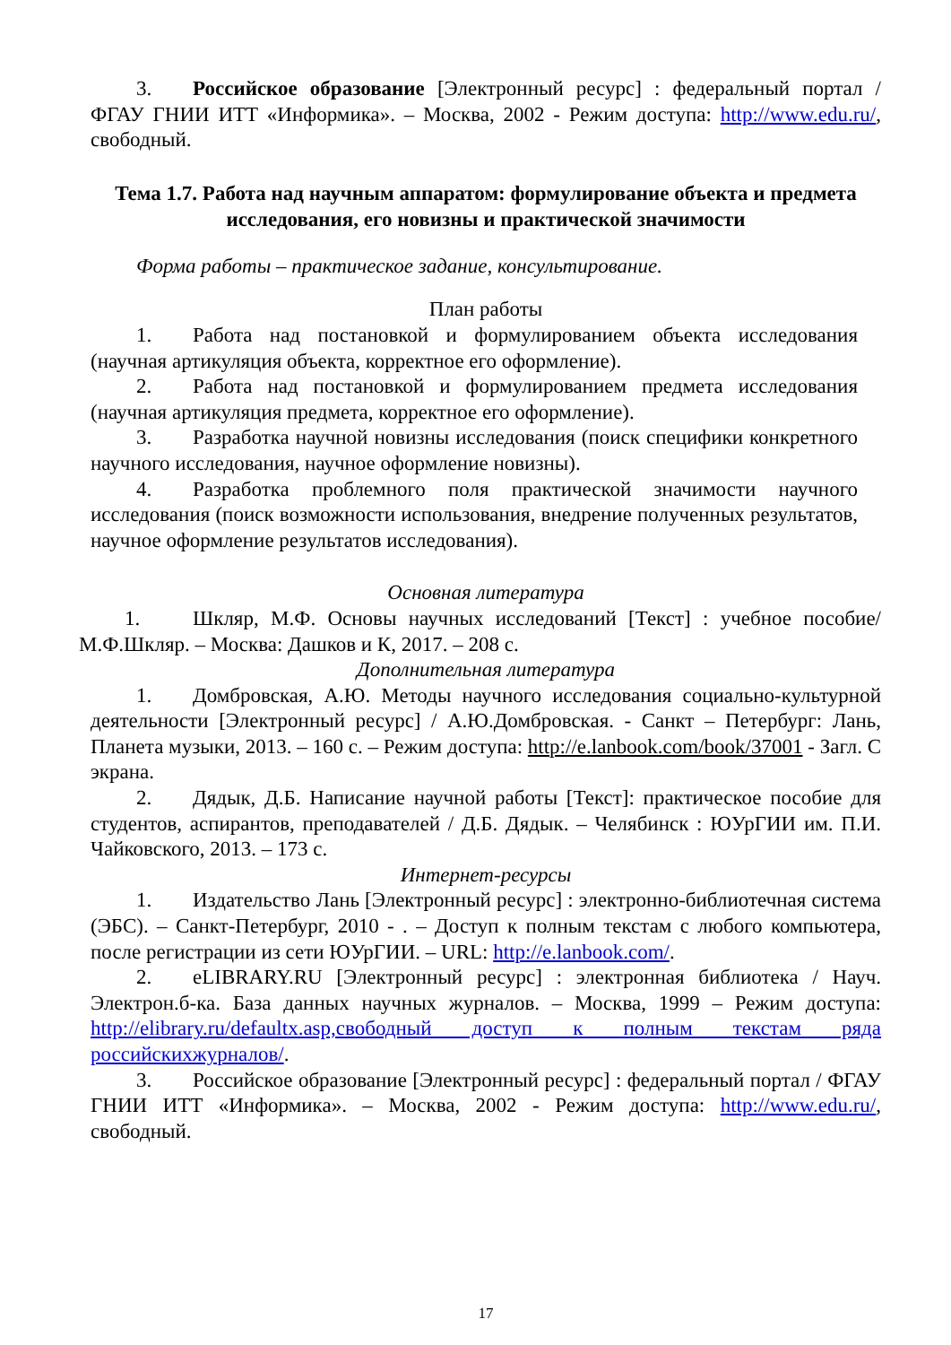3. Российское образование [Электронный ресурс] : федеральный портал / ФГАУ ГНИИ ИТТ «Информика». – Москва, 2002 - Режим доступа: http://www.edu.ru/, свободный.
Тема 1.7. Работа над научным аппаратом: формулирование объекта и предмета исследования, его новизны и практической значимости
Форма работы – практическое задание, консультирование.
План работы
1. Работа над постановкой и формулированием объекта исследования (научная артикуляция объекта, корректное его оформление).
2. Работа над постановкой и формулированием предмета исследования (научная артикуляция предмета, корректное его оформление).
3. Разработка научной новизны исследования (поиск специфики конкретного научного исследования, научное оформление новизны).
4. Разработка проблемного поля практической значимости научного исследования (поиск возможности использования, внедрение полученных результатов, научное оформление результатов исследования).
Основная литература
1. Шкляр, М.Ф. Основы научных исследований [Текст] : учебное пособие/ М.Ф.Шкляр. – Москва: Дашков и К, 2017. – 208 с.
Дополнительная литература
1. Домбровская, А.Ю. Методы научного исследования социально-культурной деятельности [Электронный ресурс] / А.Ю.Домбровская. - Санкт – Петербург: Лань, Планета музыки, 2013. – 160 с. – Режим доступа: http://e.lanbook.com/book/37001 - Загл. С экрана.
2. Дядык, Д.Б. Написание научной работы [Текст]: практическое пособие для студентов, аспирантов, преподавателей / Д.Б. Дядык. – Челябинск : ЮУрГИИ им. П.И. Чайковского, 2013. – 173 с.
Интернет-ресурсы
1. Издательство Лань [Электронный ресурс] : электронно-библиотечная система (ЭБС). – Санкт-Петербург, 2010 - . – Доступ к полным текстам с любого компьютера, после регистрации из сети ЮУрГИИ. – URL: http://e.lanbook.com/.
2. eLIBRARY.RU [Электронный ресурс] : электронная библиотека / Науч. Электрон.б-ка. База данных научных журналов. – Москва, 1999 – Режим доступа: http://elibrary.ru/defaultx.asp,свободный доступ к полным текстам ряда российскихжурналов/.
3. Российское образование [Электронный ресурс] : федеральный портал / ФГАУ ГНИИ ИТТ «Информика». – Москва, 2002 - Режим доступа: http://www.edu.ru/, свободный.
17